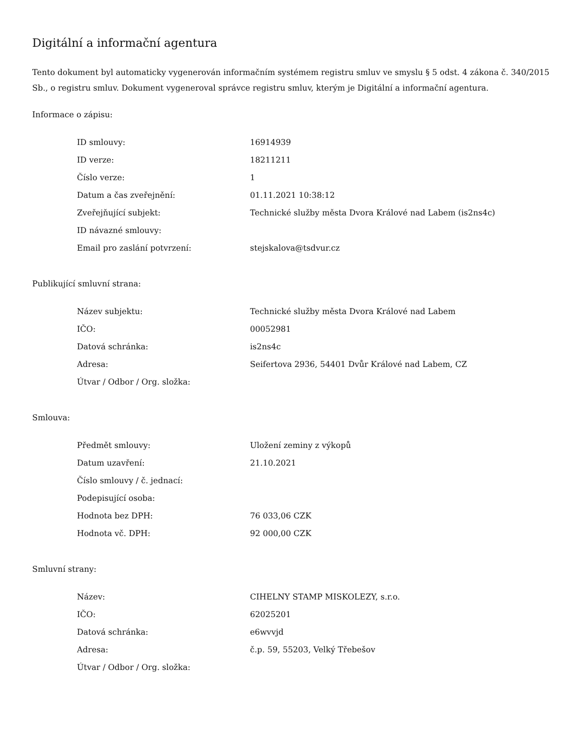Digitální a informační agentura
Tento dokument byl automaticky vygenerován informačním systémem registru smluv ve smyslu § 5 odst. 4 zákona č. 340/2015 Sb., o registru smluv. Dokument vygeneroval správce registru smluv, kterým je Digitální a informační agentura.
Informace o zápisu:
| ID smlouvy: | 16914939 |
| ID verze: | 18211211 |
| Číslo verze: | 1 |
| Datum a čas zveřejnění: | 01.11.2021 10:38:12 |
| Zveřejňující subjekt: | Technické služby města Dvora Králové nad Labem (is2ns4c) |
| ID návazné smlouvy: | |
| Email pro zaslání potvrzení: | stejskalova@tsdvur.cz |
Publikující smluvní strana:
| Název subjektu: | Technické služby města Dvora Králové nad Labem |
| IČO: | 00052981 |
| Datová schránka: | is2ns4c |
| Adresa: | Seifertova 2936, 54401 Dvůr Králové nad Labem, CZ |
| Útvar / Odbor / Org. složka: | |
Smlouva:
| Předmět smlouvy: | Uložení zeminy z výkopů |
| Datum uzavření: | 21.10.2021 |
| Číslo smlouvy / č. jednací: | |
| Podepisující osoba: | |
| Hodnota bez DPH: | 76 033,06 CZK |
| Hodnota vč. DPH: | 92 000,00 CZK |
Smluvní strany:
| Název: | CIHELNY STAMP MISKOLEZY, s.r.o. |
| IČO: | 62025201 |
| Datová schránka: | e6wvvjd |
| Adresa: | č.p. 59, 55203, Velký Třebešov |
| Útvar / Odbor / Org. složka: | |